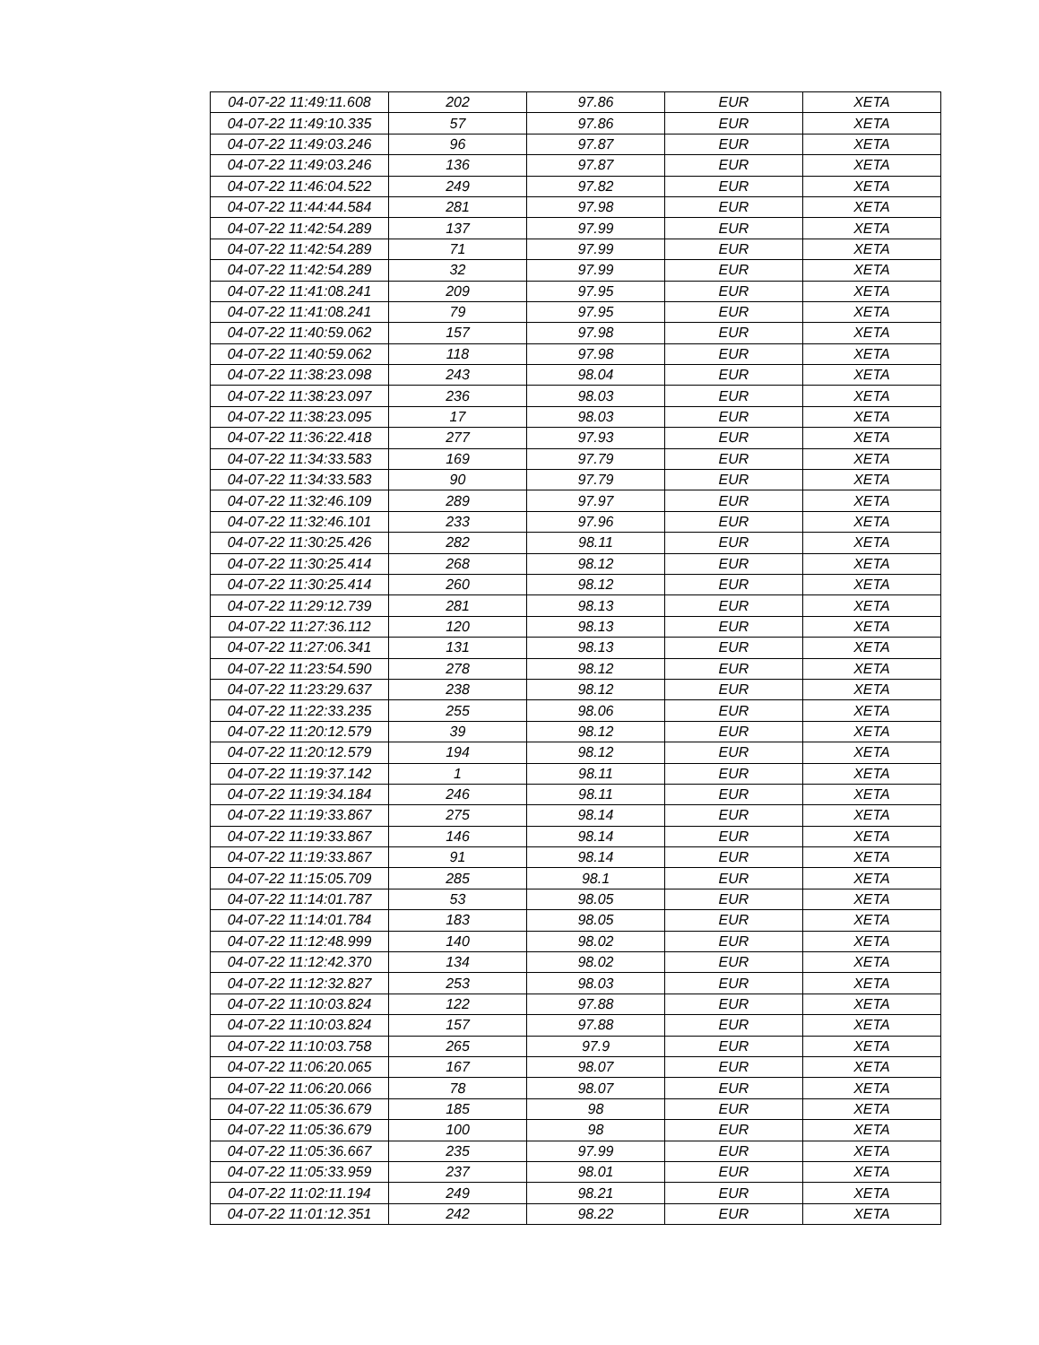| 04-07-22 11:49:11.608 | 202 | 97.86 | EUR | XETA |
| 04-07-22 11:49:10.335 | 57 | 97.86 | EUR | XETA |
| 04-07-22 11:49:03.246 | 96 | 97.87 | EUR | XETA |
| 04-07-22 11:49:03.246 | 136 | 97.87 | EUR | XETA |
| 04-07-22 11:46:04.522 | 249 | 97.82 | EUR | XETA |
| 04-07-22 11:44:44.584 | 281 | 97.98 | EUR | XETA |
| 04-07-22 11:42:54.289 | 137 | 97.99 | EUR | XETA |
| 04-07-22 11:42:54.289 | 71 | 97.99 | EUR | XETA |
| 04-07-22 11:42:54.289 | 32 | 97.99 | EUR | XETA |
| 04-07-22 11:41:08.241 | 209 | 97.95 | EUR | XETA |
| 04-07-22 11:41:08.241 | 79 | 97.95 | EUR | XETA |
| 04-07-22 11:40:59.062 | 157 | 97.98 | EUR | XETA |
| 04-07-22 11:40:59.062 | 118 | 97.98 | EUR | XETA |
| 04-07-22 11:38:23.098 | 243 | 98.04 | EUR | XETA |
| 04-07-22 11:38:23.097 | 236 | 98.03 | EUR | XETA |
| 04-07-22 11:38:23.095 | 17 | 98.03 | EUR | XETA |
| 04-07-22 11:36:22.418 | 277 | 97.93 | EUR | XETA |
| 04-07-22 11:34:33.583 | 169 | 97.79 | EUR | XETA |
| 04-07-22 11:34:33.583 | 90 | 97.79 | EUR | XETA |
| 04-07-22 11:32:46.109 | 289 | 97.97 | EUR | XETA |
| 04-07-22 11:32:46.101 | 233 | 97.96 | EUR | XETA |
| 04-07-22 11:30:25.426 | 282 | 98.11 | EUR | XETA |
| 04-07-22 11:30:25.414 | 268 | 98.12 | EUR | XETA |
| 04-07-22 11:30:25.414 | 260 | 98.12 | EUR | XETA |
| 04-07-22 11:29:12.739 | 281 | 98.13 | EUR | XETA |
| 04-07-22 11:27:36.112 | 120 | 98.13 | EUR | XETA |
| 04-07-22 11:27:06.341 | 131 | 98.13 | EUR | XETA |
| 04-07-22 11:23:54.590 | 278 | 98.12 | EUR | XETA |
| 04-07-22 11:23:29.637 | 238 | 98.12 | EUR | XETA |
| 04-07-22 11:22:33.235 | 255 | 98.06 | EUR | XETA |
| 04-07-22 11:20:12.579 | 39 | 98.12 | EUR | XETA |
| 04-07-22 11:20:12.579 | 194 | 98.12 | EUR | XETA |
| 04-07-22 11:19:37.142 | 1 | 98.11 | EUR | XETA |
| 04-07-22 11:19:34.184 | 246 | 98.11 | EUR | XETA |
| 04-07-22 11:19:33.867 | 275 | 98.14 | EUR | XETA |
| 04-07-22 11:19:33.867 | 146 | 98.14 | EUR | XETA |
| 04-07-22 11:19:33.867 | 91 | 98.14 | EUR | XETA |
| 04-07-22 11:15:05.709 | 285 | 98.1 | EUR | XETA |
| 04-07-22 11:14:01.787 | 53 | 98.05 | EUR | XETA |
| 04-07-22 11:14:01.784 | 183 | 98.05 | EUR | XETA |
| 04-07-22 11:12:48.999 | 140 | 98.02 | EUR | XETA |
| 04-07-22 11:12:42.370 | 134 | 98.02 | EUR | XETA |
| 04-07-22 11:12:32.827 | 253 | 98.03 | EUR | XETA |
| 04-07-22 11:10:03.824 | 122 | 97.88 | EUR | XETA |
| 04-07-22 11:10:03.824 | 157 | 97.88 | EUR | XETA |
| 04-07-22 11:10:03.758 | 265 | 97.9 | EUR | XETA |
| 04-07-22 11:06:20.065 | 167 | 98.07 | EUR | XETA |
| 04-07-22 11:06:20.066 | 78 | 98.07 | EUR | XETA |
| 04-07-22 11:05:36.679 | 185 | 98 | EUR | XETA |
| 04-07-22 11:05:36.679 | 100 | 98 | EUR | XETA |
| 04-07-22 11:05:36.667 | 235 | 97.99 | EUR | XETA |
| 04-07-22 11:05:33.959 | 237 | 98.01 | EUR | XETA |
| 04-07-22 11:02:11.194 | 249 | 98.21 | EUR | XETA |
| 04-07-22 11:01:12.351 | 242 | 98.22 | EUR | XETA |